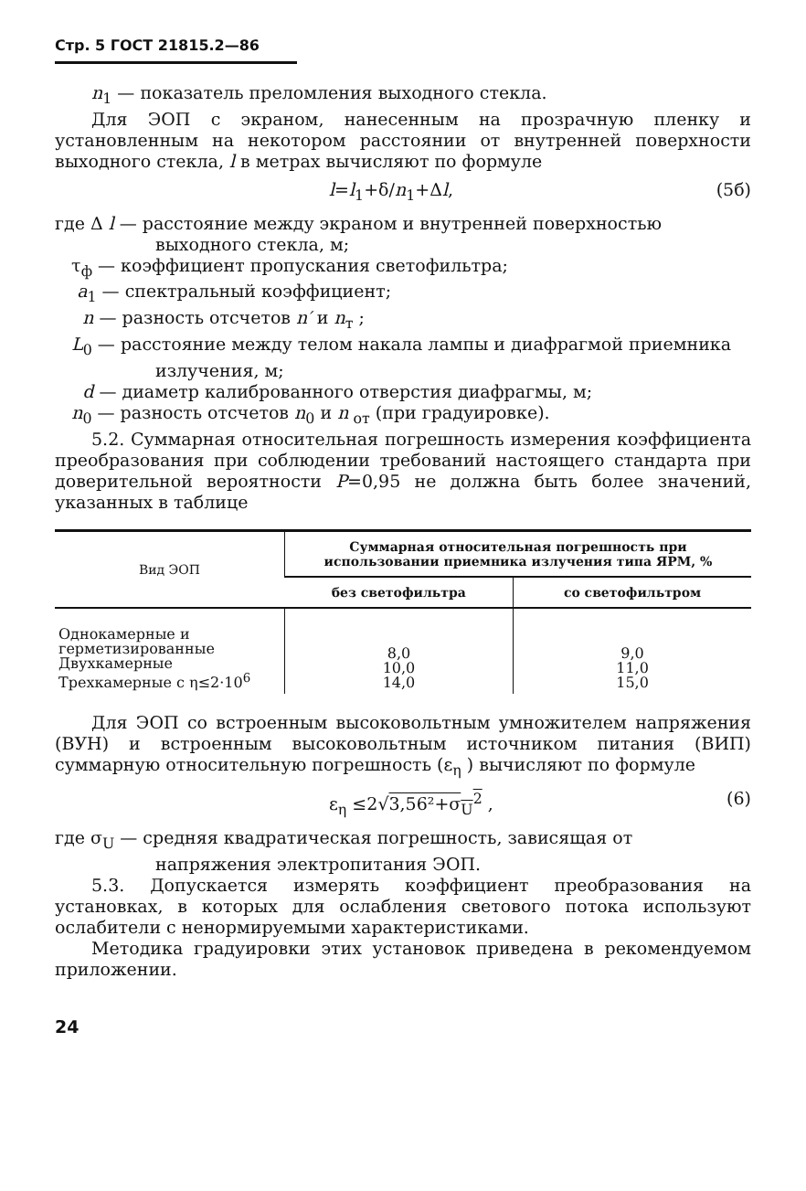Стр. 5 ГОСТ 21815.2—86
n<sub>1</sub> — показатель преломления выходного стекла.
Для ЭОП с экраном, нанесенным на прозрачную пленку и установленным на некотором расстоянии от внутренней поверхности выходного стекла, l в метрах вычисляют по формуле
l=l<sub>1</sub>+δ/n<sub>1</sub>+Δl, (5б)
где Δ l — расстояние между экраном и внутренней поверхностью выходного стекла, м;
τ<sub>ф</sub> — коэффициент пропускания светофильтра;
a<sub>1</sub> — спектральный коэффициент;
n — разность отсчетов n′ и n<sub>т</sub> ;
L<sub>0</sub> — расстояние между телом накала лампы и диафрагмой приемника излучения, м;
d — диаметр калиброванного отверстия диафрагмы, м;
n<sub>0</sub> — разность отсчетов n<sub>0</sub> и n<sub>от</sub> (при градуировке).
5.2. Суммарная относительная погрешность измерения коэффициента преобразования при соблюдении требований настоящего стандарта при доверительной вероятности P=0,95 не должна быть более значений, указанных в таблице
| Вид ЭОП | Суммарная относительная погрешность при использовании приемника излучения типа ЯРМ, % | |
| --- | --- | --- |
| | без светофильтра | со светофильтром |
| Однокамерные и герметизированные Двухкамерные Трехкамерные с η≤2·10<sup>6</sup> | 8,0 10,0 14,0 | 9,0 11,0 15,0 |
Для ЭОП со встроенным высоковольтным умножителем напряжения (ВУН) и встроенным высоковольтным источником питания (ВИП) суммарную относительную погрешность (ε<sub>η</sub> ) вычисляют по формуле
ε<sub>η</sub> ≤2√3,56²+σ<sub>U</sub><sup>2</sup> , (6)
где σ<sub>U</sub> — средняя квадратическая погрешность, зависящая от напряжения электропитания ЭОП.
5.3. Допускается измерять коэффициент преобразования на установках, в которых для ослабления светового потока используют ослабители с ненормируемыми характеристиками.
Методика градуировки этих установок приведена в рекомендуемом приложении.
24